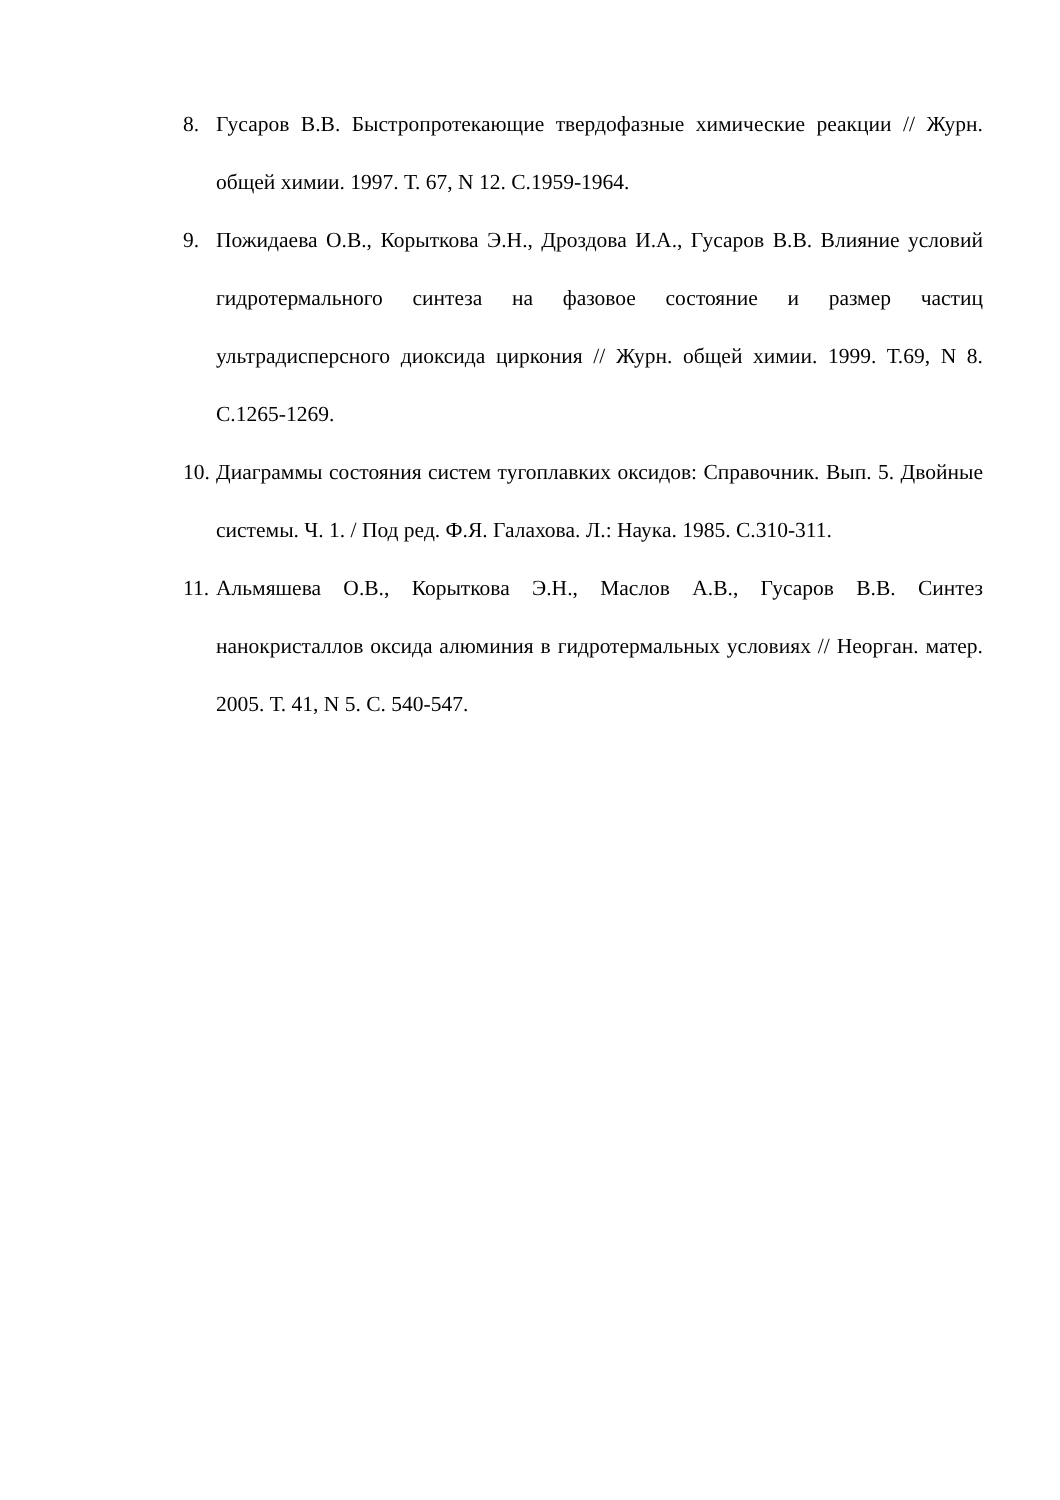8. Гусаров В.В. Быстропротекающие твердофазные химические реакции // Журн. общей химии. 1997. Т. 67, N 12. С.1959-1964.
9. Пожидаева О.В., Корыткова Э.Н., Дроздова И.А., Гусаров В.В. Влияние условий гидротермального синтеза на фазовое состояние и размер частиц ультрадисперсного диоксида циркония // Журн. общей химии. 1999. Т.69, N 8. С.1265-1269.
10. Диаграммы состояния систем тугоплавких оксидов: Справочник. Вып. 5. Двойные системы. Ч. 1. / Под ред. Ф.Я. Галахова. Л.: Наука. 1985. С.310-311.
11. Альмяшева О.В., Корыткова Э.Н., Маслов А.В., Гусаров В.В. Синтез нанокристаллов оксида алюминия в гидротермальных условиях // Неорган. матер. 2005. Т. 41, N 5. С. 540-547.